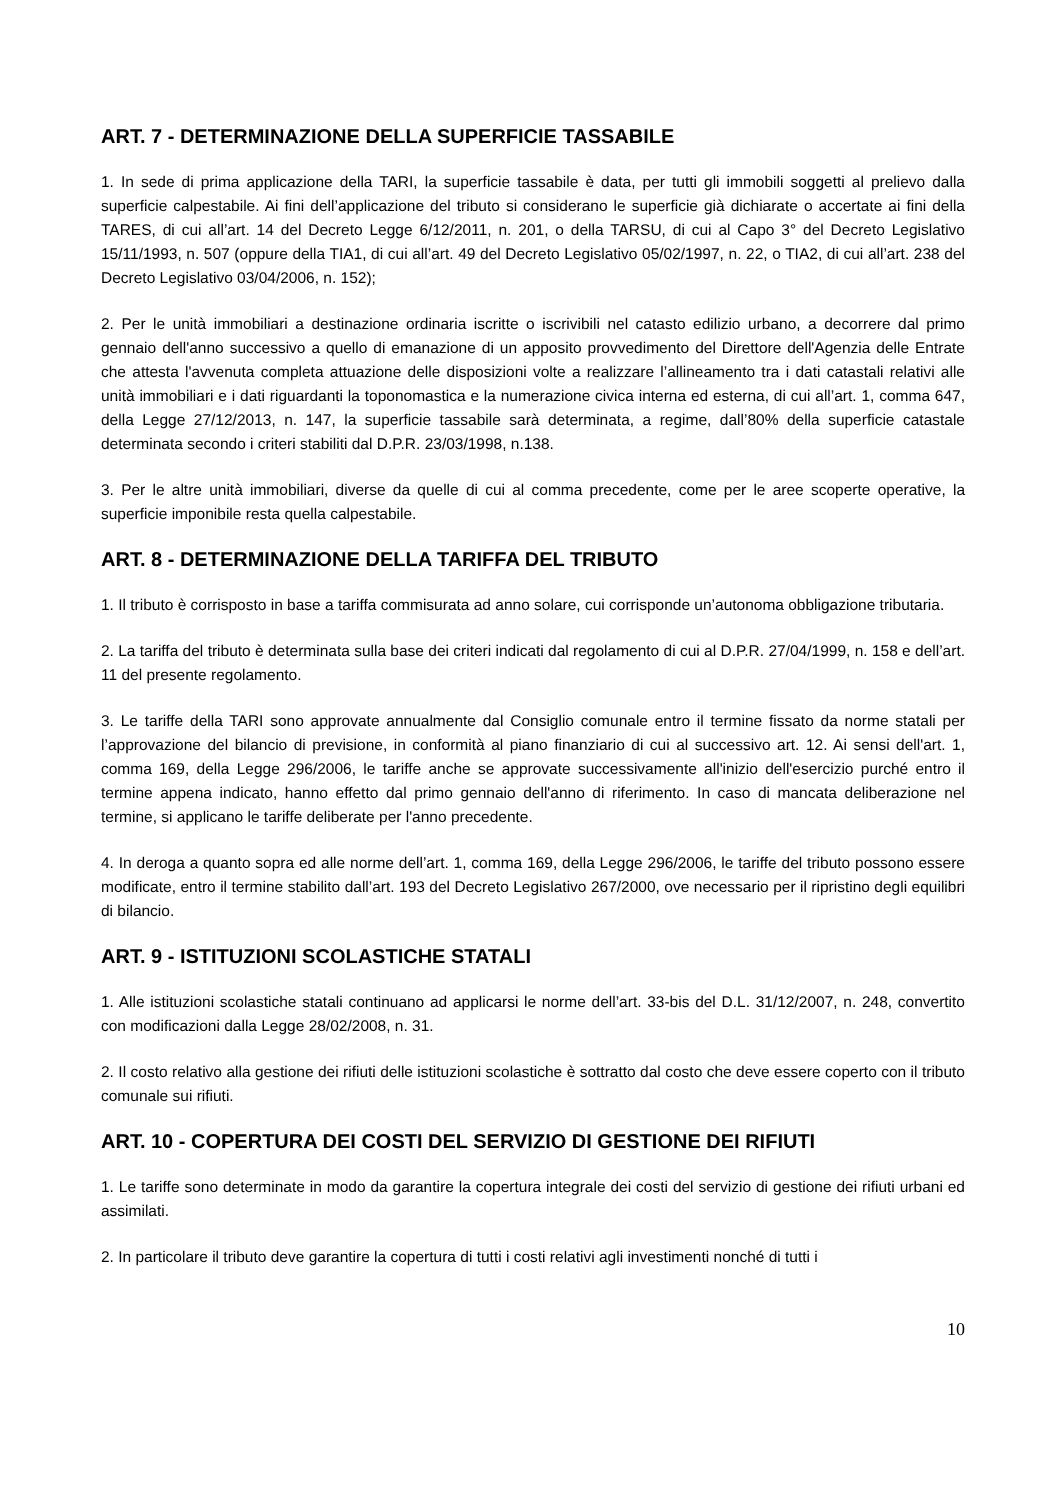ART. 7 - DETERMINAZIONE DELLA SUPERFICIE TASSABILE
1. In sede di prima applicazione della TARI, la superficie tassabile è data, per tutti gli immobili soggetti al prelievo dalla superficie calpestabile. Ai fini dell’applicazione del tributo si considerano le superficie già dichiarate o accertate ai fini della TARES, di cui all’art. 14 del Decreto Legge 6/12/2011, n. 201, o della TARSU, di cui al Capo 3° del Decreto Legislativo 15/11/1993, n. 507 (oppure della TIA1, di cui all’art. 49 del Decreto Legislativo 05/02/1997, n. 22, o TIA2, di cui all’art. 238 del Decreto Legislativo 03/04/2006, n. 152);
2. Per le unità immobiliari a destinazione ordinaria iscritte o iscrivibili nel catasto edilizio urbano, a decorrere dal primo gennaio dell'anno successivo a quello di emanazione di un apposito provvedimento del Direttore dell'Agenzia delle Entrate che attesta l'avvenuta completa attuazione delle disposizioni volte a realizzare l’allineamento tra i dati catastali relativi alle unità immobiliari e i dati riguardanti la toponomastica e la numerazione civica interna ed esterna, di cui all’art. 1, comma 647, della Legge 27/12/2013, n. 147, la superficie tassabile sarà determinata, a regime, dall’80% della superficie catastale determinata secondo i criteri stabiliti dal D.P.R. 23/03/1998, n.138.
3. Per le altre unità immobiliari, diverse da quelle di cui al comma precedente, come per le aree scoperte operative, la superficie imponibile resta quella calpestabile.
ART. 8 - DETERMINAZIONE DELLA TARIFFA DEL TRIBUTO
1. Il tributo è corrisposto in base a tariffa commisurata ad anno solare, cui corrisponde un’autonoma obbligazione tributaria.
2. La tariffa del tributo è determinata sulla base dei criteri indicati dal regolamento di cui al D.P.R. 27/04/1999, n. 158 e dell’art. 11 del presente regolamento.
3. Le tariffe della TARI sono approvate annualmente dal Consiglio comunale entro il termine fissato da norme statali per l’approvazione del bilancio di previsione, in conformità al piano finanziario di cui al successivo art. 12. Ai sensi dell'art. 1, comma 169, della Legge 296/2006, le tariffe anche se approvate successivamente all'inizio dell'esercizio purché entro il termine appena indicato, hanno effetto dal primo gennaio dell'anno di riferimento. In caso di mancata deliberazione nel termine, si applicano le tariffe deliberate per l'anno precedente.
4. In deroga a quanto sopra ed alle norme dell’art. 1, comma 169, della Legge 296/2006, le tariffe del tributo possono essere modificate, entro il termine stabilito dall’art. 193 del Decreto Legislativo 267/2000, ove necessario per il ripristino degli equilibri di bilancio.
ART. 9 - ISTITUZIONI SCOLASTICHE STATALI
1. Alle istituzioni scolastiche statali continuano ad applicarsi le norme dell’art. 33-bis del D.L. 31/12/2007, n. 248, convertito con modificazioni dalla Legge 28/02/2008, n. 31.
2. Il costo relativo alla gestione dei rifiuti delle istituzioni scolastiche è sottratto dal costo che deve essere coperto con il tributo comunale sui rifiuti.
ART. 10 - COPERTURA DEI COSTI DEL SERVIZIO DI GESTIONE DEI RIFIUTI
1. Le tariffe sono determinate in modo da garantire la copertura integrale dei costi del servizio di gestione dei rifiuti urbani ed assimilati.
2. In particolare il tributo deve garantire la copertura di tutti i costi relativi agli investimenti nonché di tutti i
10